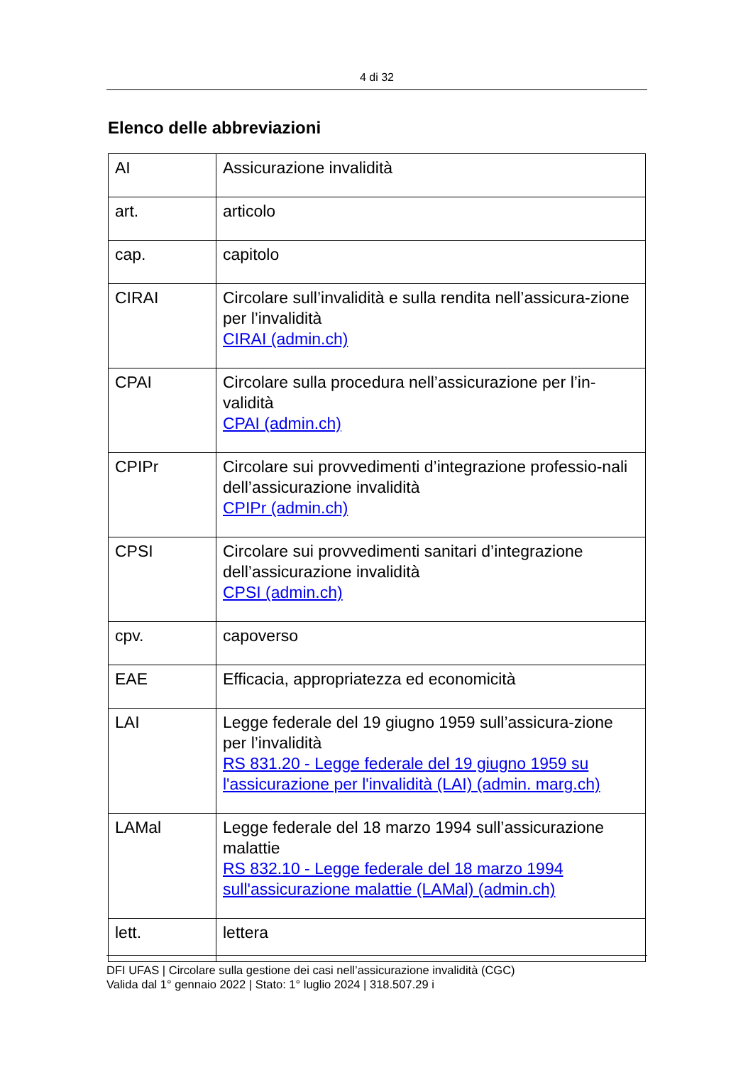4 di 32
Elenco delle abbreviazioni
| AI | Assicurazione invalidità |
| art. | articolo |
| cap. | capitolo |
| CIRAI | Circolare sull’invalidità e sulla rendita nell’assicura-zione per l’invalidità CIRAI (admin.ch) |
| CPAI | Circolare sulla procedura nell’assicurazione per l’in-validità CPAI (admin.ch) |
| CPIPr | Circolare sui provvedimenti d’integrazione professio-nali dell’assicurazione invalidità CPIPr (admin.ch) |
| CPSI | Circolare sui provvedimenti sanitari d’integrazione dell’assicurazione invalidità CPSI (admin.ch) |
| cpv. | capoverso |
| EAE | Efficacia, appropriatezza ed economicità |
| LAI | Legge federale del 19 giugno 1959 sull’assicura-zione per l’invalidità RS 831.20 - Legge federale del 19 giugno 1959 su l'assicurazione per l'invalidità (LAI) (admin. marg.ch) |
| LAMal | Legge federale del 18 marzo 1994 sull’assicurazione malattie RS 832.10 - Legge federale del 18 marzo 1994 sull'assicurazione malattie (LAMal) (admin.ch) |
| lett. | lettera |
DFI UFAS | Circolare sulla gestione dei casi nell’assicurazione invalidità (CGC)
Valida dal 1° gennaio 2022 | Stato: 1° luglio 2024 | 318.507.29 i